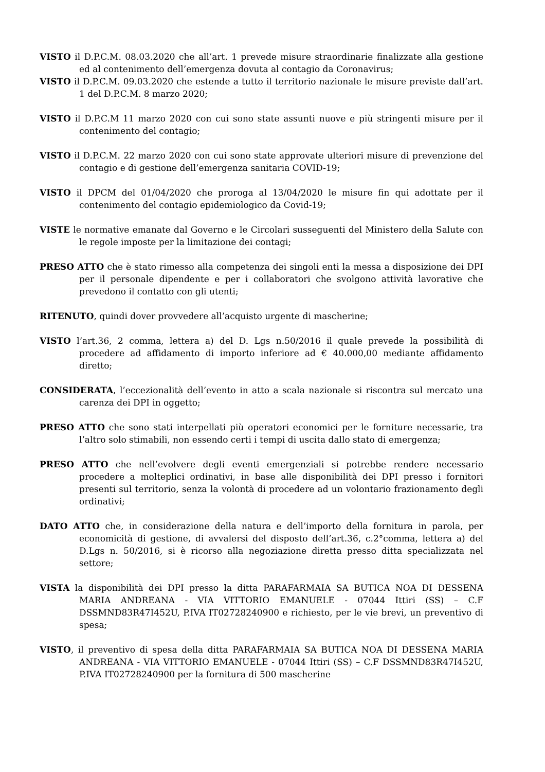VISTO il D.P.C.M. 08.03.2020 che all’art. 1 prevede misure straordinarie finalizzate alla gestione ed al contenimento dell’emergenza dovuta al contagio da Coronavirus;
VISTO il D.P.C.M. 09.03.2020 che estende a tutto il territorio nazionale le misure previste dall’art. 1 del D.P.C.M. 8 marzo 2020;
VISTO il D.P.C.M 11 marzo 2020 con cui sono state assunti nuove e più stringenti misure per il contenimento del contagio;
VISTO il D.P.C.M. 22 marzo 2020 con cui sono state approvate ulteriori misure di prevenzione del contagio e di gestione dell’emergenza sanitaria COVID-19;
VISTO il DPCM del 01/04/2020 che proroga al 13/04/2020 le misure fin qui adottate per il contenimento del contagio epidemiologico da Covid-19;
VISTE le normative emanate dal Governo e le Circolari susseguenti del Ministero della Salute con le regole imposte per la limitazione dei contagi;
PRESO ATTO che è stato rimesso alla competenza dei singoli enti la messa a disposizione dei DPI per il personale dipendente e per i collaboratori che svolgono attività lavorative che prevedono il contatto con gli utenti;
RITENUTO, quindi dover provvedere all’acquisto urgente di mascherine;
VISTO l’art.36, 2 comma, lettera a) del D. Lgs n.50/2016 il quale prevede la possibilità di procedere ad affidamento di importo inferiore ad € 40.000,00 mediante affidamento diretto;
CONSIDERATA, l’eccezionalità dell’evento in atto a scala nazionale si riscontra sul mercato una carenza dei DPI in oggetto;
PRESO ATTO che sono stati interpellati più operatori economici per le forniture necessarie, tra l’altro solo stimabili, non essendo certi i tempi di uscita dallo stato di emergenza;
PRESO ATTO che nell’evolvere degli eventi emergenziali si potrebbe rendere necessario procedere a molteplici ordinativi, in base alle disponibilità dei DPI presso i fornitori presenti sul territorio, senza la volontà di procedere ad un volontario frazionamento degli ordinativi;
DATO ATTO che, in considerazione della natura e dell’importo della fornitura in parola, per economicità di gestione, di avvalersi del disposto dell’art.36, c.2°comma, lettera a) del D.Lgs n. 50/2016, si è ricorso alla negoziazione diretta presso ditta specializzata nel settore;
VISTA la disponibilità dei DPI presso la ditta PARAFARMAIA SA BUTICA NOA DI DESSENA MARIA ANDREANA - VIA VITTORIO EMANUELE - 07044 Ittiri (SS) – C.F DSSMND83R47I452U, P.IVA IT02728240900 e richiesto, per le vie brevi, un preventivo di spesa;
VISTO, il preventivo di spesa della ditta PARAFARMAIA SA BUTICA NOA DI DESSENA MARIA ANDREANA - VIA VITTORIO EMANUELE - 07044 Ittiri (SS) – C.F DSSMND83R47I452U, P.IVA IT02728240900 per la fornitura di 500 mascherine